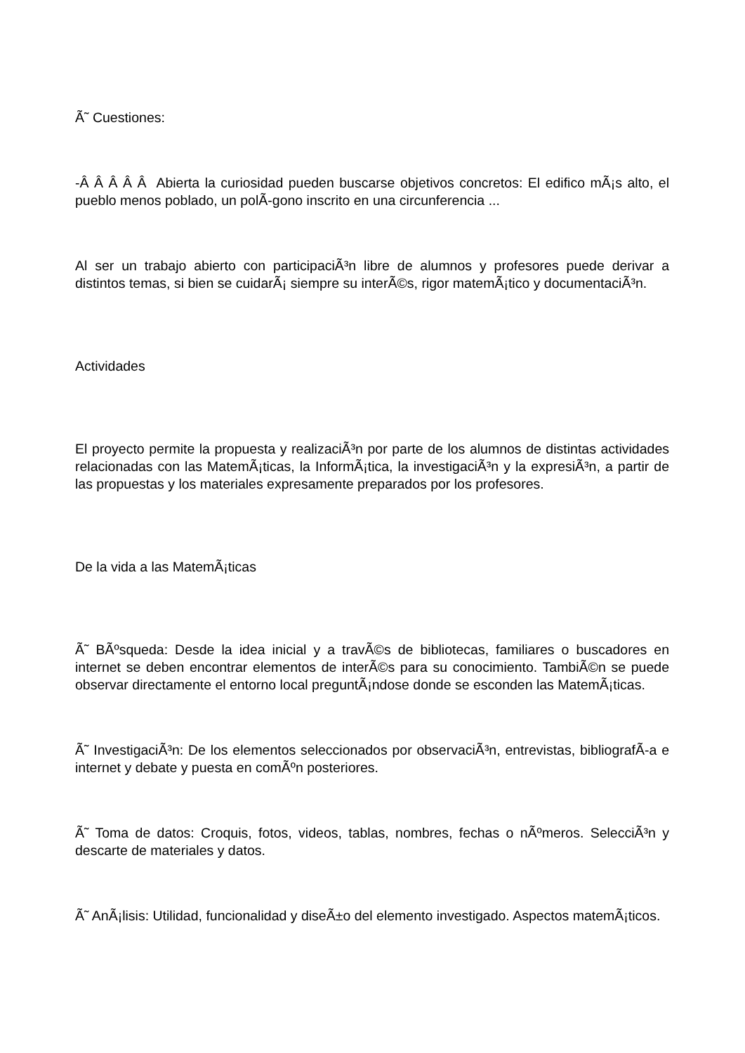Ã˜ Cuestiones:
-Â Â Â Â Â Abierta la curiosidad pueden buscarse objetivos concretos: El edifico mÃ¡s alto, el pueblo menos poblado, un polÃ-gono inscrito en una circunferencia ...
Al ser un trabajo abierto con participaciÃ³n libre de alumnos y profesores puede derivar a distintos temas, si bien se cuidarÃ¡ siempre su interÃ©s, rigor matemÃ¡tico y documentaciÃ³n.
Actividades
El proyecto permite la propuesta y realizaciÃ³n por parte de los alumnos de distintas actividades relacionadas con las MatemÃ¡ticas, la InformÃ¡tica, la investigaciÃ³n y la expresiÃ³n, a partir de las propuestas y los materiales expresamente preparados por los profesores.
De la vida a las MatemÃ¡ticas
Ã˜ BÃºsqueda: Desde la idea inicial y a travÃ©s de bibliotecas, familiares o buscadores en internet se deben encontrar elementos de interÃ©s para su conocimiento. TambiÃ©n se puede observar directamente el entorno local preguntÃ¡ndose donde se esconden las MatemÃ¡ticas.
Ã˜ InvestigaciÃ³n: De los elementos seleccionados por observaciÃ³n, entrevistas, bibliografÃ-a e internet y debate y puesta en comÃºn posteriores.
Ã˜ Toma de datos: Croquis, fotos, videos, tablas, nombres, fechas o nÃºmeros. SelecciÃ³n y descarte de materiales y datos.
Ã˜ AnÃ¡lisis: Utilidad, funcionalidad y diseÃ±o del elemento investigado. Aspectos matemÃ¡ticos.